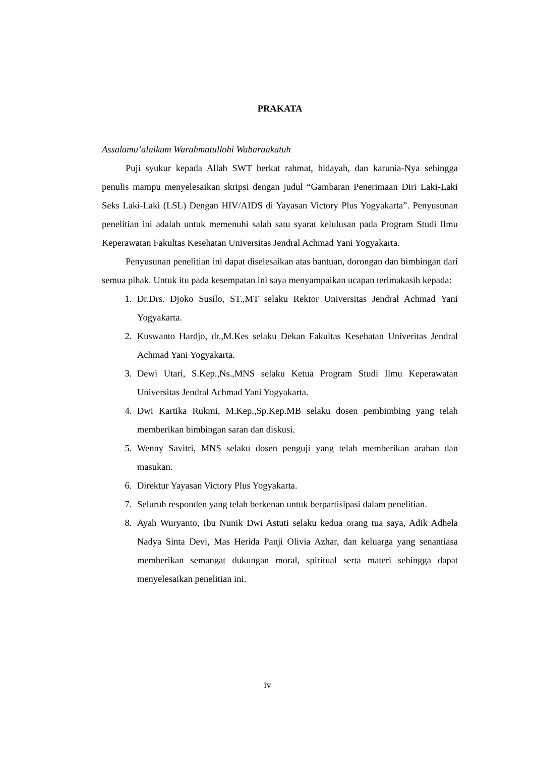PRAKATA
Assalamu’alaikum Warahmatullohi Wabaraakatuh
Puji syukur kepada Allah SWT berkat rahmat, hidayah, dan karunia-Nya sehingga penulis mampu menyelesaikan skripsi dengan judul “Gambaran Penerimaan Diri Laki-Laki Seks Laki-Laki (LSL) Dengan HIV/AIDS di Yayasan Victory Plus Yogyakarta”. Penyusunan penelitian ini adalah untuk memenuhi salah satu syarat kelulusan pada Program Studi Ilmu Keperawatan Fakultas Kesehatan Universitas Jendral Achmad Yani Yogyakarta.
Penyusunan penelitian ini dapat diselesaikan atas bantuan, dorongan dan bimbingan dari semua pihak. Untuk itu pada kesempatan ini saya menyampaikan ucapan terimakasih kepada:
1. Dr.Drs. Djoko Susilo, ST.,MT selaku Rektor Universitas Jendral Achmad Yani Yogyakarta.
2. Kuswanto Hardjo, dr.,M.Kes selaku Dekan Fakultas Kesehatan Univeritas Jendral Achmad Yani Yogyakarta.
3. Dewi Utari, S.Kep.,Ns.,MNS selaku Ketua Program Studi Ilmu Keperawatan Universitas Jendral Achmad Yani Yogyakarta.
4. Dwi Kartika Rukmi, M.Kep.,Sp.Kep.MB selaku dosen pembimbing yang telah memberikan bimbingan saran dan diskusi.
5. Wenny Savitri, MNS selaku dosen penguji yang telah memberikan arahan dan masukan.
6. Direktur Yayasan Victory Plus Yogyakarta.
7. Seluruh responden yang telah berkenan untuk berpartisipasi dalam penelitian.
8. Ayah Wuryanto, Ibu Nunik Dwi Astuti selaku kedua orang tua saya, Adik Adhela Nadya Sinta Devi, Mas Herida Panji Olivia Azhar, dan keluarga yang senantiasa memberikan semangat dukungan moral, spiritual serta materi sehingga dapat menyelesaikan penelitian ini.
iv